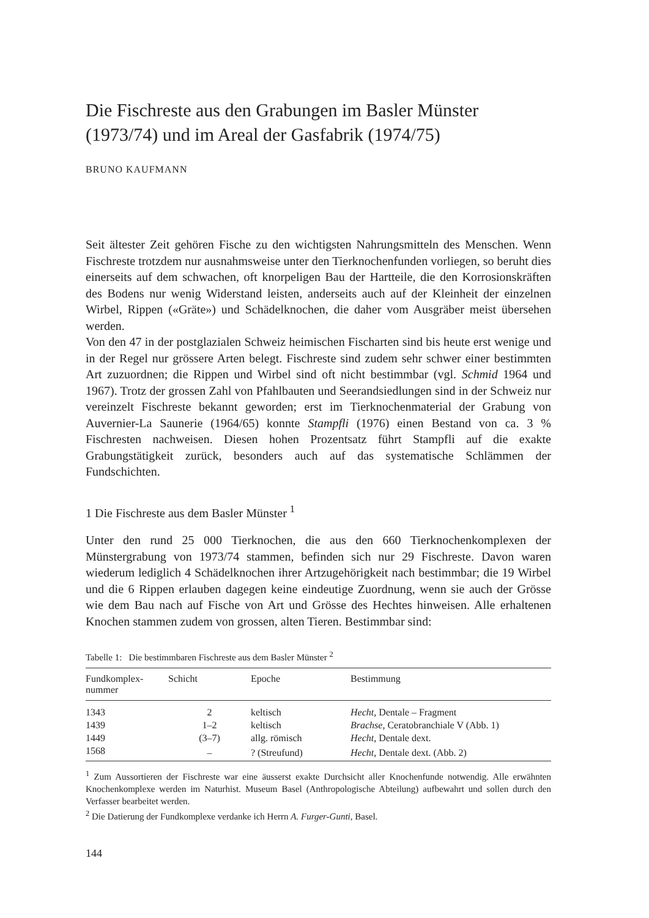Die Fischreste aus den Grabungen im Basler Münster (1973/74) und im Areal der Gasfabrik (1974/75)
BRUNO KAUFMANN
Seit ältester Zeit gehören Fische zu den wichtigsten Nahrungsmitteln des Menschen. Wenn Fischreste trotzdem nur ausnahmsweise unter den Tierknochenfunden vorliegen, so beruht dies einerseits auf dem schwachen, oft knorpeligen Bau der Hartteile, die den Korrosionskräften des Bodens nur wenig Widerstand leisten, anderseits auch auf der Kleinheit der einzelnen Wirbel, Rippen («Gräte») und Schädelknochen, die daher vom Ausgräber meist übersehen werden.
Von den 47 in der postglazialen Schweiz heimischen Fischarten sind bis heute erst wenige und in der Regel nur grössere Arten belegt. Fischreste sind zudem sehr schwer einer bestimmten Art zuzuordnen; die Rippen und Wirbel sind oft nicht bestimmbar (vgl. Schmid 1964 und 1967). Trotz der grossen Zahl von Pfahlbauten und Seerandsiedlungen sind in der Schweiz nur vereinzelt Fischreste bekannt geworden; erst im Tierknochenmaterial der Grabung von Auvernier-La Saunerie (1964/65) konnte Stampfli (1976) einen Bestand von ca. 3 % Fischresten nachweisen. Diesen hohen Prozentsatz führt Stampfli auf die exakte Grabungstätigkeit zurück, besonders auch auf das systematische Schlämmen der Fundschichten.
1 Die Fischreste aus dem Basler Münster <sup>1</sup>
Unter den rund 25 000 Tierknochen, die aus den 660 Tierknochenkomplexen der Münstergrabung von 1973/74 stammen, befinden sich nur 29 Fischreste. Davon waren wiederum lediglich 4 Schädelknochen ihrer Artzugehörigkeit nach bestimmbar; die 19 Wirbel und die 6 Rippen erlauben dagegen keine eindeutige Zuordnung, wenn sie auch der Grösse wie dem Bau nach auf Fische von Art und Grösse des Hechtes hinweisen. Alle erhaltenen Knochen stammen zudem von grossen, alten Tieren. Bestimmbar sind:
Tabelle 1: Die bestimmbaren Fischreste aus dem Basler Münster <sup>2</sup>
| Fundkomplex- nummer | Schicht | Epoche | Bestimmung |
| --- | --- | --- | --- |
| 1343 | 2 | keltisch | Hecht, Dentale – Fragment |
| 1439 | 1–2 | keltisch | Brachse, Ceratobranchiale V (Abb. 1) |
| 1449 | (3–7) | allg. römisch | Hecht, Dentale dext. |
| 1568 | – | ? (Streufund) | Hecht, Dentale dext. (Abb. 2) |
<sup>1</sup> Zum Aussortieren der Fischreste war eine äusserst exakte Durchsicht aller Knochenfunde notwendig. Alle erwähnten Knochenkomplexe werden im Naturhist. Museum Basel (Anthropologische Abteilung) aufbewahrt und sollen durch den Verfasser bearbeitet werden.
<sup>2</sup> Die Datierung der Fundkomplexe verdanke ich Herrn A. Furger-Gunti, Basel.
144